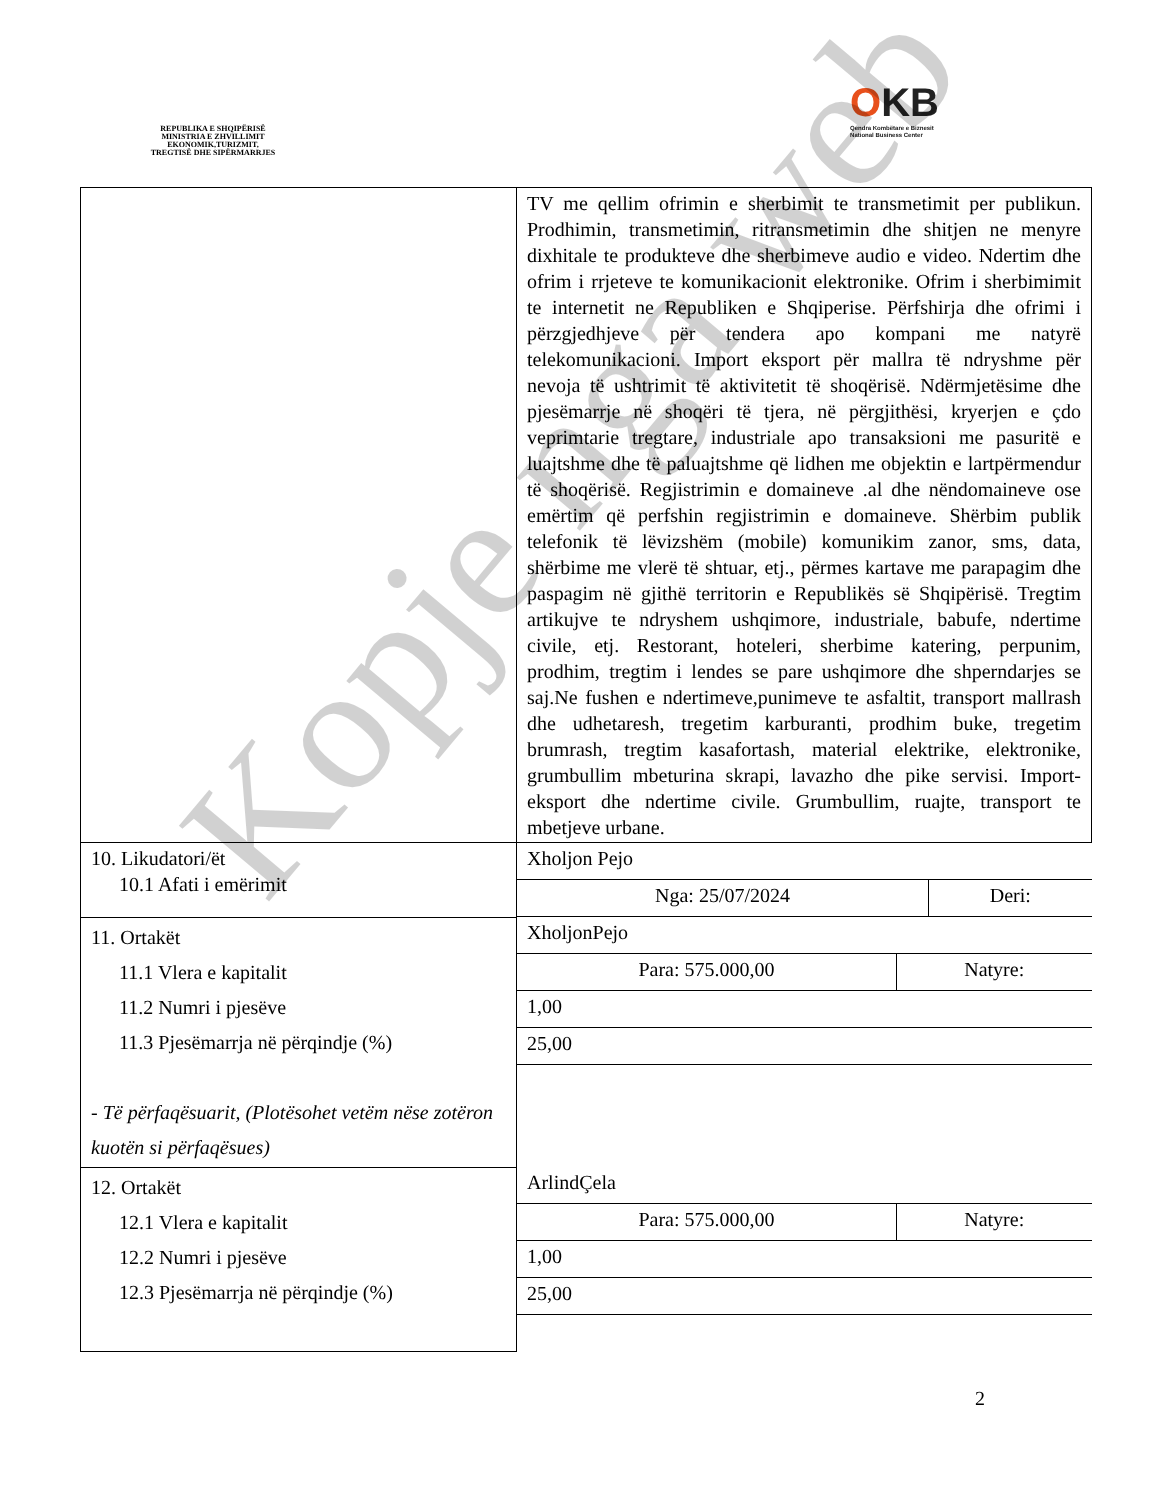REPUBLIKA E SHQIPËRISË
MINISTRIA E ZHVILLIMIT
EKONOMIK,TURIZMIT,
TREGTISË DHE SIPËRMARRJES
OKB
Qendra Kombëtare e Biznesit
National Business Center
| | TV me qellim ofrimin e sherbimit te transmetimit per publikun. Prodhimin, transmetimin, ritransmetimin dhe shitjen ne menyre dixhitale te produkteve dhe sherbimeve audio e video. Ndertim dhe ofrim i rrjeteve te komunikacionit elektronike. Ofrim i sherbimimit te internetit ne Republiken e Shqiperise. Përfshirja dhe ofrimi i përzgjedhjeve për tendera apo kompani me natyrë telekomunikacioni. Import eksport për mallra të ndryshme për nevoja të ushtrimit të aktivitetit të shoqërisë. Ndërmjetësime dhe pjesëmarrje në shoqëri të tjera, në përgjithësi, kryerjen e çdo veprimtarie tregtare, industriale apo transaksioni me pasuritë e luajtshme dhe të paluajtshme që lidhen me objektin e lartpërmendur të shoqërisë. Regjistrimin e domaineve .al dhe nëndomaineve ose emërtim që perfshin regjistrimin e domaineve. Shërbim publik telefonik të lëvizshëm (mobile) komunikim zanor, sms, data, shërbime me vlerë të shtuar, etj., përmes kartave me parapagim dhe paspagim në gjithë territorin e Republikës së Shqipërisë. Tregtim artikujve te ndryshem ushqimore, industriale, babufe, ndertime civile, etj. Restorant, hoteleri, sherbime katering, perpunim, prodhim, tregtim i lendes se pare ushqimore dhe shperndarjes se saj.Ne fushen e ndertimeve,punimeve te asfaltit, transport mallrash dhe udhetaresh, tregetim karburanti, prodhim buke, tregetim brumrash, tregtim kasafortash, material elektrike, elektronike, grumbullim mbeturina skrapi, lavazho dhe pike servisi. Import-eksport dhe ndertime civile. Grumbullim, ruajte, transport te mbetjeve urbane. |
| 10. Likudatori/ët 10.1 Afati i emërimit | / Xholjon Pejo / / / Nga: 25/07/2024 / Deri: / |
| 11. Ortakët 11.1 Vlera e kapitalit 11.2 Numri i pjesëve 11.3 Pjesëmarrja në përqindje (%) - Të përfaqësuarit, (Plotësohet vetëm nëse zotëron kuotën si përfaqësues) | / XholjonPejo / / / Para: 575.000,00 / Natyre: / / 1,00 / / / 25,00 / / |
| 12. Ortakët 12.1 Vlera e kapitalit 12.2 Numri i pjesëve 12.3 Pjesëmarrja në përqindje (%) | / ArlindÇela / / / Para: 575.000,00 / Natyre: / / 1,00 / / / 25,00 / / |
2
Kopje nga web